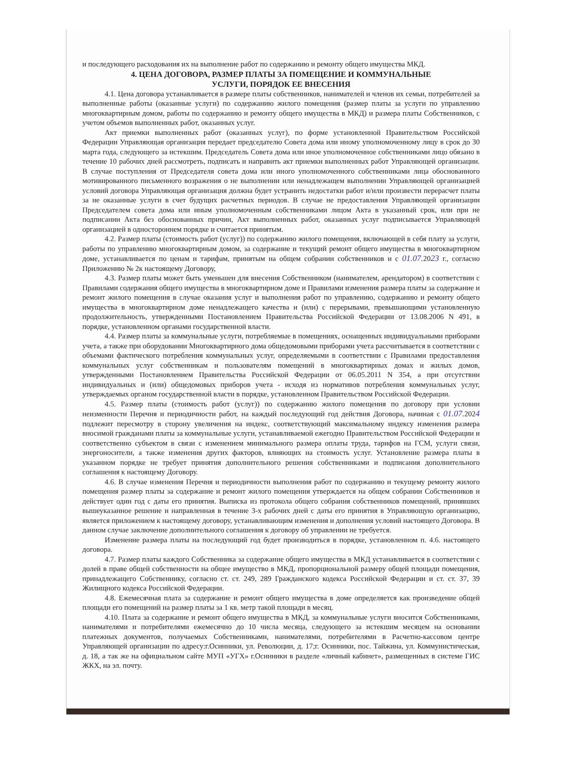и последующего расходования их на выполнение работ по содержанию и ремонту общего имущества МКД.
4. ЦЕНА ДОГОВОРА, РАЗМЕР ПЛАТЫ ЗА ПОМЕЩЕНИЕ И КОММУНАЛЬНЫЕ
УСЛУГИ, ПОРЯДОК ЕЕ ВНЕСЕНИЯ
4.1. Цена договора устанавливается в размере платы собственников, нанимателей и членов их семьи, потребителей за выполненные работы (оказанные услуги) по содержанию жилого помещения (размер платы за услуги по управлению многоквартирным домом, работы по содержанию и ремонту общего имущества в МКД) и размера платы Собственников, с учетом объемов выполненных работ, оказанных услуг.
Акт приемки выполненных работ (оказанных услуг), по форме установленной Правительством Российской Федерации Управляющая организация передает председателю Совета дома или иному уполномоченному лицу в срок до 30 марта года, следующего за истекшим. Председатель Совета дома или иное уполномоченное собственниками лицо обязано в течение 10 рабочих дней рассмотреть, подписать и направить акт приемки выполненных работ Управляющей организации. В случае поступления от Председателя совета дома или иного уполномоченного собственниками лица обоснованного мотивированного письменного возражения о не выполнении или ненадлежащем выполнении Управляющей организацией условий договора Управляющая организация должна будет устранить недостатки работ и/или произвести перерасчет платы за не оказанные услуги в счет будущих расчетных периодов. В случае не предоставления Управляющей организации Председателем совета дома или иным уполномоченным собственниками лицом Акта в указанный срок, или при не подписании Акта без обоснованных причин, Акт выполненных работ, оказанных услуг подписывается Управляющей организацией в одностороннем порядке и считается принятым.
4.2. Размер платы (стоимость работ (услуг)) по содержанию жилого помещения, включающей в себя плату за услуги, работы по управлению многоквартирным домом, за содержание и текущий ремонт общего имущества в многоквартирном доме, устанавливается по ценам и тарифам, принятым на общем собрании собственников и с 01.07. 2023 г., согласно Приложению № 2к настоящему Договору,
4.3. Размер платы может быть уменьшен для внесения Собственником (нанимателем, арендатором) в соответствии с Правилами содержания общего имущества в многоквартирном доме и Правилами изменения размера платы за содержание и ремонт жилого помещения в случае оказания услуг и выполнения работ по управлению, содержанию и ремонту общего имущества в многоквартирном доме ненадлежащего качества и (или) с перерывами, превышающими установленную продолжительность, утвержденными Постановлением Правительства Российской Федерации от 13.08.2006 N 491, в порядке, установленном органами государственной власти.
4.4. Размер платы за коммунальные услуги, потребляемые в помещениях, оснащенных индивидуальными приборами учета, а также при оборудовании Многоквартирного дома общедомовыми приборами учета рассчитывается в соответствии с объемами фактического потребления коммунальных услуг, определяемыми в соответствии с Правилами предоставления коммунальных услуг собственникам и пользователям помещений в многоквартирных домах и жилых домов, утвержденными Постановлением Правительства Российской Федерации от 06.05.2011 N 354, а при отсутствии индивидуальных и (или) общедомовых приборов учета - исходя из нормативов потребления коммунальных услуг, утверждаемых органом государственной власти в порядке, установленном Правительством Российской Федерации.
4.5. Размер платы (стоимость работ (услуг)) по содержанию жилого помещения по договору при условии неизменности Перечня и периодичности работ, на каждый последующий год действия Договора, начиная с 01.07. 2024 подлежит пересмотру в сторону увеличения на индекс, соответствующий максимальному индексу изменения размера вносимой гражданами платы за коммунальные услуги, устанавливаемой ежегодно Правительством Российской Федерации и соответственно субъектом в связи с изменением минимального размера оплаты труда, тарифов на ГСМ, услуги связи, энергоносители, а также изменения других факторов, влияющих на стоимость услуг. Установление размера платы в указанном порядке не требует принятия дополнительного решения собственниками и подписания дополнительного соглашения к настоящему Договору.
4.6. В случае изменения Перечня и периодичности выполнения работ по содержанию и текущему ремонту жилого помещения размер платы за содержание и ремонт жилого помещения утверждается на общем собрании Собственников и действует один год с даты его принятия. Выписка из протокола общего собрания собственников помещений, принявших вышеуказанное решение и направленная в течение 3-х рабочих дней с даты его принятия в Управляющую организацию, является приложением к настоящему договору, устанавливающим изменения и дополнения условий настоящего Договора. В данном случае заключение дополнительного соглашения к договору об управлении не требуется.
Изменение размера платы на последующий год будет производиться в порядке, установленном п. 4.6. настоящего договора.
4.7. Размер платы каждого Собственника за содержание общего имущества в МКД устанавливается в соответствии с долей в праве общей собственности на общее имущество в МКД, пропорциональной размеру общей площади помещения, принадлежащего Собственнику, согласно ст. ст. 249, 289 Гражданского кодекса Российской Федерации и ст. ст. 37, 39 Жилищного кодекса Российской Федерации.
4.8. Ежемесячная плата за содержание и ремонт общего имущества в доме определяется как произведение общей площади его помещений на размер платы за 1 кв. метр такой площади в месяц.
4.10. Плата за содержание и ремонт общего имущества в МКД, за коммунальные услуги вносится Собственниками, нанимателями и потребителями ежемесячно до 10 числа месяца, следующего за истекшим месяцем на основании платежных документов, получаемых Собственниками, нанимателями, потребителями в Расчетно-кассовом центре Управляющей организации по адресу:г.Осинники, ул. Революции, д. 17;г. Осинники, пос. Тайжина, ул. Коммунистическая, д. 18, а так же на официальном сайте МУП «УГХ» г.Осинники в разделе «личный кабинет», размещенных в системе ГИС ЖКХ, на эл. почту.